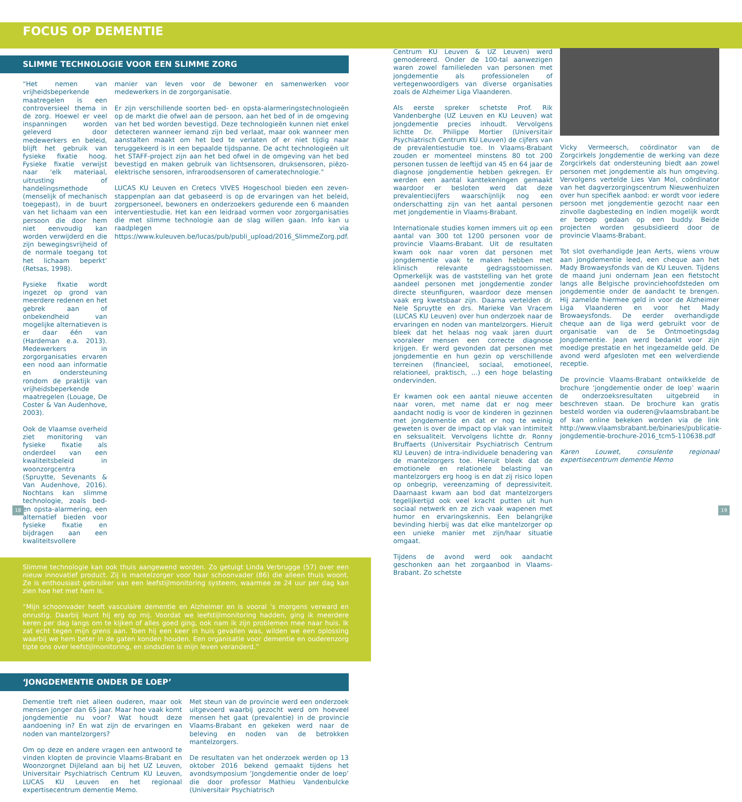FOCUS OP DEMENTIE
SLIMME TECHNOLOGIE VOOR EEN SLIMME ZORG
“Het nemen van vrijheidsbeperkende maatregelen is een controversieel thema in de zorg. Hoewel er veel inspanningen worden geleverd door medewerkers en beleid, blijft het gebruik van fysieke fixatie hoog. Fysieke fixatie verwijst naar ‘elk materiaal, uitrusting of handelingsmethode (menselijk of mechanisch toegepast), in de buurt van het lichaam van een persoon die door hem niet eenvoudig kan worden verwijderd en die zijn bewegingsvrijheid of de normale toegang tot het lichaam beperkt’ (Retsas, 1998).
Fysieke fixatie wordt ingezet op grond van meerdere redenen en het gebrek aan of onbekendheid van mogelijke alternatieven is er daar één van (Hardeman e.a. 2013). Medewerkers in zorgorganisaties ervaren een nood aan informatie en ondersteuning rondom de praktijk van vrijheidsbeperkende maatregelen (Louage, De Coster & Van Audenhove, 2003).
Ook de Vlaamse overheid ziet monitoring van fysieke fixatie als onderdeel van een kwaliteitsbeleid in woonzorgcentra (Spruytte, Sevenants & Van Audenhove, 2016). Nochtans kan slimme technologie, zoals bed- en opsta-alarmering, een alternatief bieden voor fysieke fixatie en bijdragen aan een kwaliteitsvollere
manier van leven voor de bewoner en samenwerken voor medewerkers in de zorgorganisatie.
Er zijn verschillende soorten bed- en opsta-alarmeringstechnologieën op de markt die ofwel aan de persoon, aan het bed of in de omgeving van het bed worden bevestigd. Deze technologieën kunnen niet enkel detecteren wanneer iemand zijn bed verlaat, maar ook wanneer men aanstalten maakt om het bed te verlaten of er niet tijdig naar teruggekeerd is in een bepaalde tijdspanne. De acht technologieën uit het STAFF-project zijn aan het bed ofwel in de omgeving van het bed bevestigd en maken gebruik van lichtsensoren, druksensoren, piëzo-elektrische sensoren, infraroodsensoren of cameratechnologie.”
LUCAS KU Leuven en Cretecs VIVES Hogeschool bieden een zeven-stappenplan aan dat gebaseerd is op de ervaringen van het beleid, zorgpersoneel, bewoners en onderzoekers gedurende een 6 maanden interventiestudie. Het kan een leidraad vormen voor zorgorganisaties die met slimme technologie aan de slag willen gaan. Info kan u raadplegen via https://www.kuleuven.be/lucas/pub/publi_upload/2016_SlimmeZorg.pdf.
Slimme technologie kan ook thuis aangewend worden. Zo getuigt Linda Verbrugge (57) over een nieuw innovatief product. Zij is mantelzorger voor haar schoonvader (86) die alleen thuis woont. Ze is enthousiast gebruiker van een leefstijlmonitoring systeem, waarmee ze 24 uur per dag kan zien hoe het met hem is.
“Mijn schoonvader heeft vasculaire dementie en Alzheimer en is vooral ’s morgens verward en onrustig. Daarbij leunt hij erg op mij. Voordat we leefstijlmonitoring hadden, ging ik meerdere keren per dag langs om te kijken of alles goed ging, ook nam ik zijn problemen mee naar huis. Ik zat echt tegen mijn grens aan. Toen hij een keer in huis gevallen was, wilden we een oplossing waarbij we hem beter in de gaten konden houden. Een organisatie voor dementie en ouderenzorg tipte ons over leefstijlmonitoring, en sindsdien is mijn leven veranderd.”
‘JONGDEMENTIE ONDER DE LOEP’
Dementie treft niet alleen ouderen, maar ook mensen jonger dan 65 jaar. Maar hoe vaak komt jongdementie nu voor? Wat houdt deze aandoening in? En wat zijn de ervaringen en noden van mantelzorgers?
Om op deze en andere vragen een antwoord te vinden klopten de provincie Vlaams-Brabant en Woonzorgnet Dijleland aan bij het UZ Leuven, Universitair Psychiatrisch Centrum KU Leuven, LUCAS KU Leuven en het regionaal expertisecentrum dementie Memo.
Met steun van de provincie werd een onderzoek uitgevoerd waarbij gezocht werd om hoeveel mensen het gaat (prevalentie) in de provincie Vlaams-Brabant en gekeken werd naar de beleving en noden van de betrokken mantelzorgers.
De resultaten van het onderzoek werden op 13 oktober 2016 bekend gemaakt tijdens het avondsymposium ‘Jongdementie onder de loep’ die door professor Mathieu Vandenbulcke (Universitair Psychiatrisch
Centrum KU Leuven & UZ Leuven) werd gemodereerd. Onder de 100-tal aanwezigen waren zowel familieleden van personen met jongdementie als professionelen of vertegenwoordigers van diverse organisaties zoals de Alzheimer Liga Vlaanderen.
Als eerste spreker schetste Prof. Rik Vandenberghe (UZ Leuven en KU Leuven) wat jongdementie precies inhoudt. Vervolgens lichtte Dr. Philippe Mortier (Universitair Psychiatrisch Centrum KU Leuven) de cijfers van de prevalentiestudie toe. In Vlaams-Brabant zouden er momenteel minstens 80 tot 200 personen tussen de leeftijd van 45 en 64 jaar de diagnose jongdementie hebben gekregen. Er werden een aantal kanttekeningen gemaakt waardoor er besloten werd dat deze prevalentiecijfers waarschijnlijk nog een onderschatting zijn van het aantal personen met jongdementie in Vlaams-Brabant.
Internationale studies komen immers uit op een aantal van 300 tot 1200 personen voor de provincie Vlaams-Brabant. Uit de resultaten kwam ook naar voren dat personen met jongdementie vaak te maken hebben met klinisch relevante gedragsstoornissen. Opmerkelijk was de vaststelling van het grote aandeel personen met jongdementie zonder directe steunfiguren, waardoor deze mensen vaak erg kwetsbaar zijn. Daarna vertelden dr. Nele Spruytte en drs. Marieke Van Vracem (LUCAS KU Leuven) over hun onderzoek naar de ervaringen en noden van mantelzorgers. Hieruit bleek dat het helaas nog vaak jaren duurt vooraleer mensen een correcte diagnose krijgen. Er werd gevonden dat personen met jongdementie en hun gezin op verschillende terreinen (financieel, sociaal, emotioneel, relationeel, praktisch, ...) een hoge belasting ondervinden.
Er kwamen ook een aantal nieuwe accenten naar voren, met name dat er nog meer aandacht nodig is voor de kinderen in gezinnen met jongdementie en dat er nog te weinig geweten is over de impact op vlak van intimiteit en seksualiteit. Vervolgens lichtte dr. Ronny Bruffaerts (Universitair Psychiatrisch Centrum KU Leuven) de intra-individuele benadering van de mantelzorgers toe. Hieruit bleek dat de emotionele en relationele belasting van mantelzorgers erg hoog is en dat zij risico lopen op onbegrip, vereenzaming of depressiviteit. Daarnaast kwam aan bod dat mantelzorgers tegelijkertijd ook veel kracht putten uit hun sociaal netwerk en ze zich vaak wapenen met humor en ervaringskennis. Een belangrijke bevinding hierbij was dat elke mantelzorger op een unieke manier met zijn/haar situatie omgaat.
Tijdens de avond werd ook aandacht geschonken aan het zorgaanbod in Vlaams-Brabant. Zo schetste
Vicky Vermeersch, coördinator van de Zorgcirkels Jongdementie de werking van deze Zorgcirkels dat ondersteuning biedt aan zowel personen met jongdementie als hun omgeving. Vervolgens vertelde Lies Van Mol, coördinator van het dagverzorgingscentrum Nieuwenhuizen over hun specifiek aanbod: er wordt voor iedere persoon met jongdementie gezocht naar een zinvolle dagbesteding en indien mogelijk wordt er beroep gedaan op een buddy. Beide projecten worden gesubsidieerd door de provincie Vlaams-Brabant.
Tot slot overhandigde Jean Aerts, wiens vrouw aan jongdementie leed, een cheque aan het Mady Browaeysfonds van de KU Leuven. Tijdens de maand juni ondernam Jean een fietstocht langs alle Belgische provinciehoofdsteden om jongdementie onder de aandacht te brengen. Hij zamelde hiermee geld in voor de Alzheimer Liga Vlaanderen en voor het Mady Browaeysfonds. De eerder overhandigde cheque aan de liga werd gebruikt voor de organisatie van de 5e Ontmoetingsdag Jongdementie. Jean werd bedankt voor zijn moedige prestatie en het ingezamelde geld. De avond werd afgesloten met een welverdiende receptie.
De provincie Vlaams-Brabant ontwikkelde de brochure ‘jongdementie onder de loep’ waarin de onderzoeksresultaten uitgebreid in beschreven staan. De brochure kan gratis besteld worden via ouderen@vlaamsbrabant.be of kan online bekeken worden via de link http://www.vlaamsbrabant.be/binaries/publicatie-jongdementie-brochure-2016_tcm5-110638.pdf
Karen Louwet, consulente regionaal expertisecentrum dementie Memo
18 19